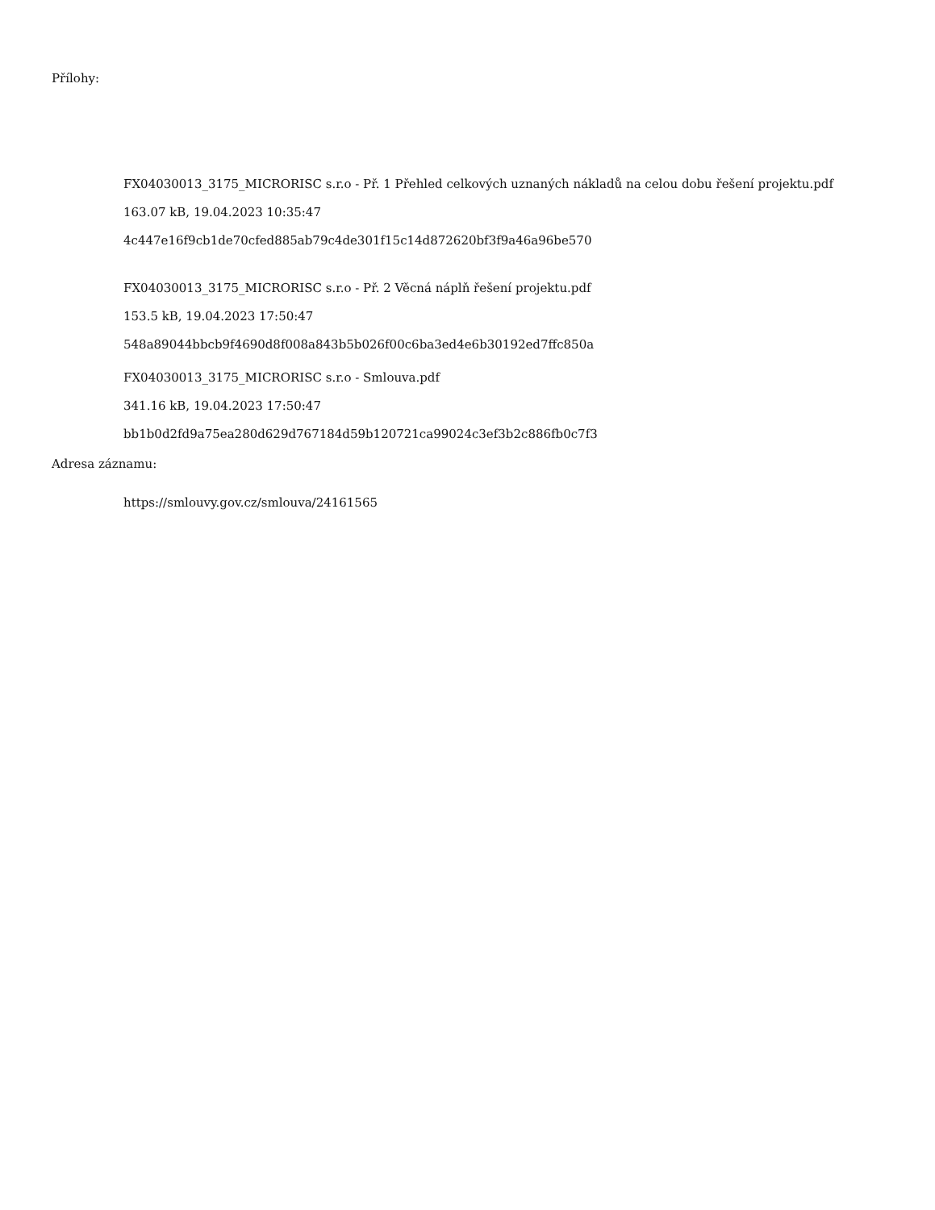Přílohy:
FX04030013_3175_MICRORISC s.r.o - Př. 1 Přehled celkových uznaných nákladů na celou dobu řešení projektu.pdf
163.07 kB, 19.04.2023 10:35:47
4c447e16f9cb1de70cfed885ab79c4de301f15c14d872620bf3f9a46a96be570
FX04030013_3175_MICRORISC s.r.o - Př. 2 Věcná náplň řešení projektu.pdf
153.5 kB, 19.04.2023 17:50:47
548a89044bbcb9f4690d8f008a843b5b026f00c6ba3ed4e6b30192ed7ffc850a
FX04030013_3175_MICRORISC s.r.o - Smlouva.pdf
341.16 kB, 19.04.2023 17:50:47
bb1b0d2fd9a75ea280d629d767184d59b120721ca99024c3ef3b2c886fb0c7f3
Adresa záznamu:
https://smlouvy.gov.cz/smlouva/24161565